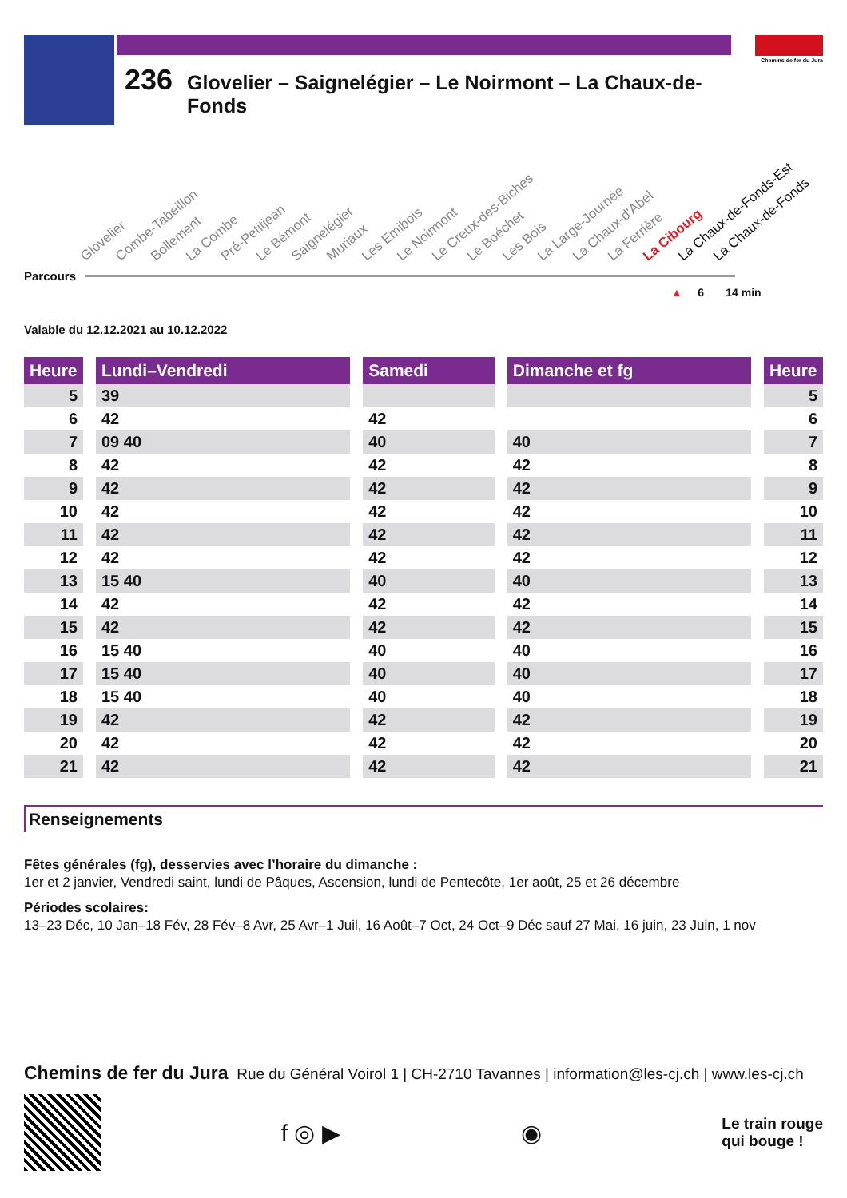236 Glovelier – Saignelégier – Le Noirmont – La Chaux-de-Fonds
Chemins de fer du Jura
Glovelier Combe-Tabeillon Bollement La Combe Pré-Petitjean Le Bémont Saignelégier Muriaux Les Emibois Le Noirmont Le Creux-des-Biches Le Boéchet Les Bois La Large-Journée La Chaux-d'Abel La Ferrière La Cibourg La Chaux-de-Fonds-Est La Chaux-de-Fonds
Parcours
▲ 6 14 min
Valable du 12.12.2021 au 10.12.2022
| Heure | | Lundi–Vendredi | | Samedi | | Dimanche et fg | | Heure |
| --- | --- | --- | --- | --- | --- | --- | --- | --- |
| 5 | | 39 | | | | | | 5 |
| 6 | | 42 | | 42 | | | | 6 |
| 7 | | 09 40 | | 40 | | 40 | | 7 |
| 8 | | 42 | | 42 | | 42 | | 8 |
| 9 | | 42 | | 42 | | 42 | | 9 |
| 10 | | 42 | | 42 | | 42 | | 10 |
| 11 | | 42 | | 42 | | 42 | | 11 |
| 12 | | 42 | | 42 | | 42 | | 12 |
| 13 | | 15 40 | | 40 | | 40 | | 13 |
| 14 | | 42 | | 42 | | 42 | | 14 |
| 15 | | 42 | | 42 | | 42 | | 15 |
| 16 | | 15 40 | | 40 | | 40 | | 16 |
| 17 | | 15 40 | | 40 | | 40 | | 17 |
| 18 | | 15 40 | | 40 | | 40 | | 18 |
| 19 | | 42 | | 42 | | 42 | | 19 |
| 20 | | 42 | | 42 | | 42 | | 20 |
| 21 | | 42 | | 42 | | 42 | | 21 |
Renseignements
Fêtes générales (fg), desservies avec l’horaire du dimanche :
1er et 2 janvier, Vendredi saint, lundi de Pâques, Ascension, lundi de Pentecôte, 1er août, 25 et 26 décembre
Périodes scolaires:
13–23 Déc, 10 Jan–18 Fév, 28 Fév–8 Avr, 25 Avr–1 Juil, 16 Août–7 Oct, 24 Oct–9 Déc sauf 27 Mai, 16 juin, 23 Juin, 1 nov
Chemins de fer du Jura Rue du Général Voirol 1 | CH-2710 Tavannes | information@les-cj.ch | www.les-cj.ch
f ◎ ▶ ◉
Le train rouge
qui bouge !